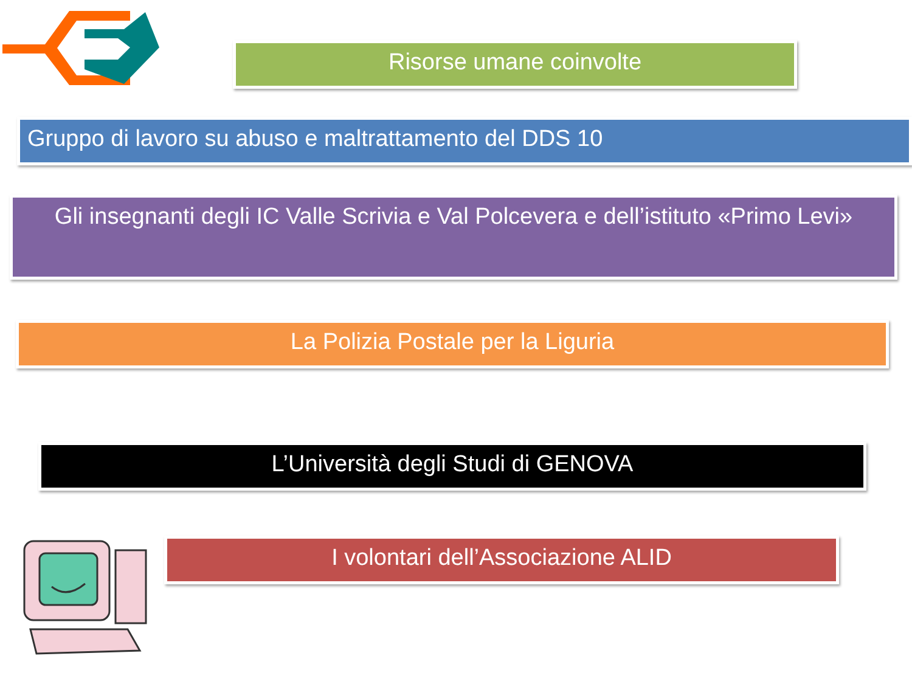Risorse umane coinvolte
Gruppo di lavoro su abuso e maltrattamento del DDS 10
Gli insegnanti degli IC Valle Scrivia e Val Polcevera e dell’istituto «Primo Levi»
La Polizia Postale per la Liguria
L’Università degli Studi di GENOVA
I volontari dell’Associazione ALID